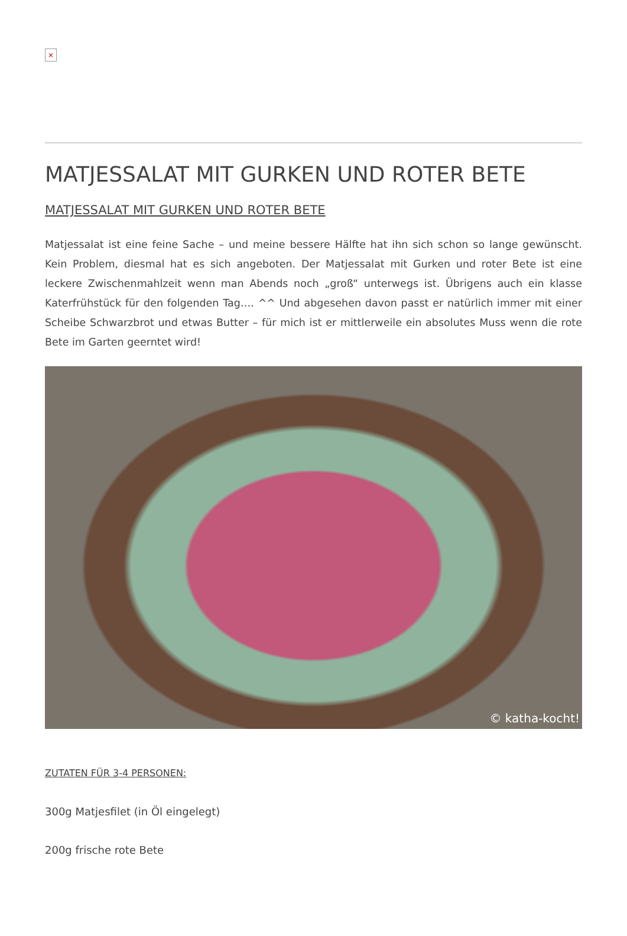×
MATJESSALAT MIT GURKEN UND ROTER BETE
MATJESSALAT MIT GURKEN UND ROTER BETE
Matjessalat ist eine feine Sache – und meine bessere Hälfte hat ihn sich schon so lange gewünscht. Kein Problem, diesmal hat es sich angeboten. Der Matjessalat mit Gurken und roter Bete ist eine leckere Zwischenmahlzeit wenn man Abends noch „groß“ unterwegs ist. Übrigens auch ein klasse Katerfrühstück für den folgenden Tag…. ^^ Und abgesehen davon passt er natürlich immer mit einer Scheibe Schwarzbrot und etwas Butter – für mich ist er mittlerweile ein absolutes Muss wenn die rote Bete im Garten geerntet wird!
© katha-kocht!
ZUTATEN FÜR 3-4 PERSONEN:
300g Matjesfilet (in Öl eingelegt)
200g frische rote Bete